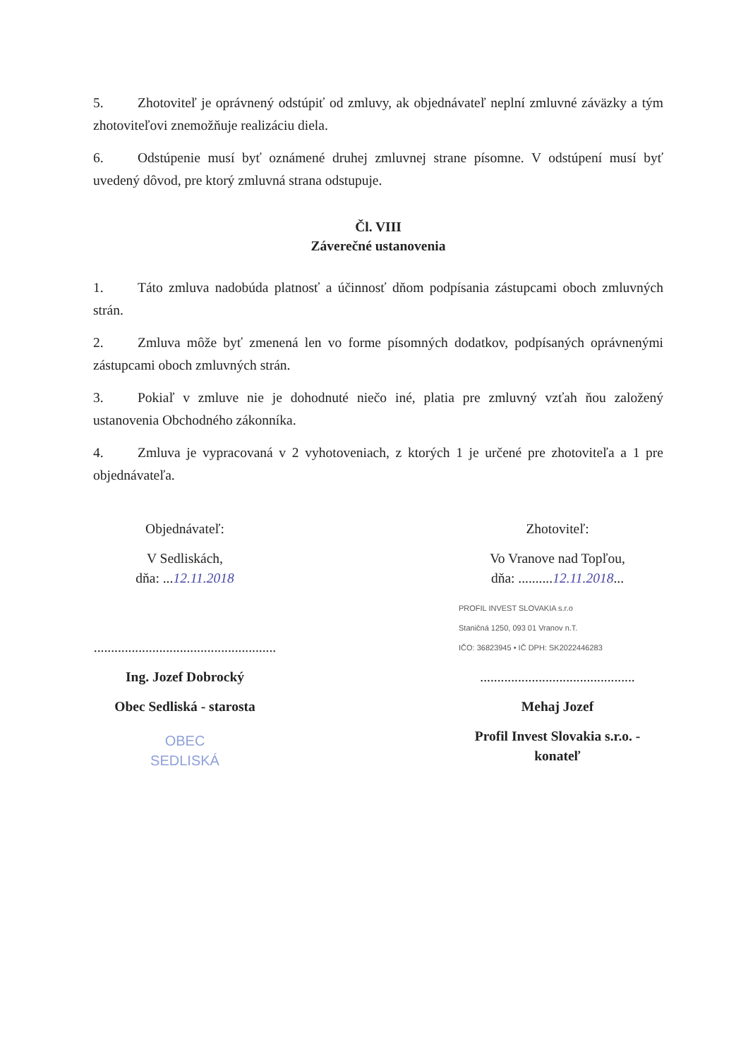5. Zhotoviteľ je oprávnený odstúpiť od zmluvy, ak objednávateľ neplní zmluvné záväzky a tým zhotoviteľovi znemožňuje realizáciu diela.
6. Odstúpenie musí byť oznámené druhej zmluvnej strane písomne. V odstúpení musí byť uvedený dôvod, pre ktorý zmluvná strana odstupuje.
Čl. VIII
Záverečné ustanovenia
1. Táto zmluva nadobúda platnosť a účinnosť dňom podpísania zástupcami oboch zmluvných strán.
2. Zmluva môže byť zmenená len vo forme písomných dodatkov, podpísaných oprávnenými zástupcami oboch zmluvných strán.
3. Pokiaľ v zmluve nie je dohodnuté niečo iné, platia pre zmluvný vzťah ňou založený ustanovenia Obchodného zákonníka.
4. Zmluva je vypracovaná v 2 vyhotoveniach, z ktorých 1 je určené pre zhotoviteľa a 1 pre objednávateľa.
Objednávateľ:
V Sedliskách,
dňa: ...12.11.2018
.....................................................
Ing. Jozef Dobrocký
Obec Sedliská - starosta
OBEC
SEDLISKÁ
Zhotoviteľ:
Vo Vranove nad Topľou,
dňa: ..........12.11.2018...
PROFIL INVEST SLOVAKIA s.r.o
Staničná 1250, 093 01 Vranov n.T.
IČO: 36823945 • IČ DPH: SK2022446283
.............................................
Mehaj Jozef
Profil Invest Slovakia s.r.o. -
konateľ